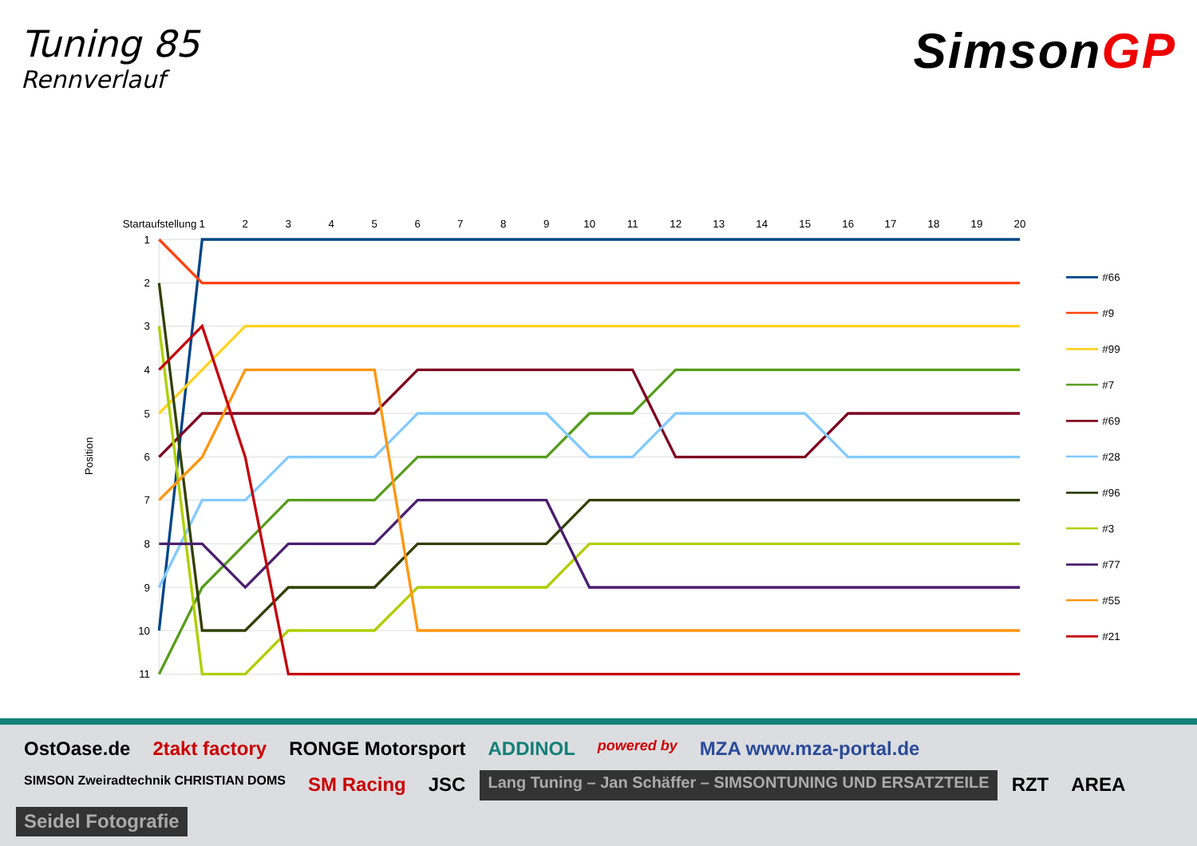Tuning 85
Rennverlauf
SimsonGP
Startaufstellung
1
2
3
4
5
6
7
8
9
10
11
12
13
14
15
16
17
18
19
20
1
2
3
4
5
6
7
8
9
10
11
Position
#66
#9
#99
#7
#69
#28
#96
#3
#77
#55
#21
OstOase.de
2takt factory
RONGE Motorsport
ADDINOL
powered by
MZA www.mza-portal.de
SIMSON Zweiradtechnik CHRISTIAN DOMS
SM Racing
JSC
Lang Tuning – Jan Schäffer – SIMSONTUNING UND ERSATZTEILE
RZT
AREA
Seidel Fotografie